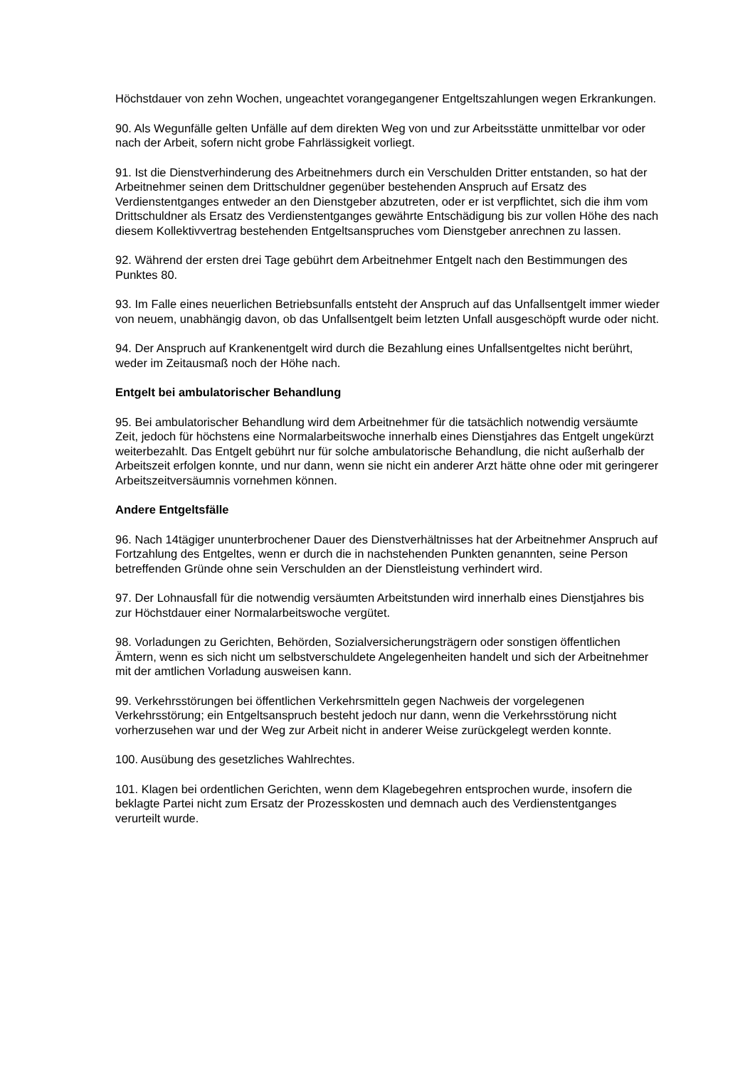Höchstdauer von zehn Wochen, ungeachtet vorangegangener Entgeltszahlungen wegen Erkrankungen.
90. Als Wegunfälle gelten Unfälle auf dem direkten Weg von und zur Arbeitsstätte unmittelbar vor oder nach der Arbeit, sofern nicht grobe Fahrlässigkeit vorliegt.
91. Ist die Dienstverhinderung des Arbeitnehmers durch ein Verschulden Dritter entstanden, so hat der Arbeitnehmer seinen dem Drittschuldner gegenüber bestehenden Anspruch auf Ersatz des Verdienstentganges entweder an den Dienstgeber abzutreten, oder er ist verpflichtet, sich die ihm vom Drittschuldner als Ersatz des Verdienstentganges gewährte Entschädigung bis zur vollen Höhe des nach diesem Kollektivvertrag bestehenden Entgeltsanspruches vom Dienstgeber anrechnen zu lassen.
92. Während der ersten drei Tage gebührt dem Arbeitnehmer Entgelt nach den Bestimmungen des Punktes 80.
93. Im Falle eines neuerlichen Betriebsunfalls entsteht der Anspruch auf das Unfallsentgelt immer wieder von neuem, unabhängig davon, ob das Unfallsentgelt beim letzten Unfall ausgeschöpft wurde oder nicht.
94. Der Anspruch auf Krankenentgelt wird durch die Bezahlung eines Unfallsentgeltes nicht berührt, weder im Zeitausmaß noch der Höhe nach.
Entgelt bei ambulatorischer Behandlung
95. Bei ambulatorischer Behandlung wird dem Arbeitnehmer für die tatsächlich notwendig versäumte Zeit, jedoch für höchstens eine Normalarbeitswoche innerhalb eines Dienstjahres das Entgelt ungekürzt weiterbezahlt. Das Entgelt gebührt nur für solche ambulatorische Behandlung, die nicht außerhalb der Arbeitszeit erfolgen konnte, und nur dann, wenn sie nicht ein anderer Arzt hätte ohne oder mit geringerer Arbeitszeitversäumnis vornehmen können.
Andere Entgeltsfälle
96. Nach 14tägiger ununterbrochener Dauer des Dienstverhältnisses hat der Arbeitnehmer Anspruch auf Fortzahlung des Entgeltes, wenn er durch die in nachstehenden Punkten genannten, seine Person betreffenden Gründe ohne sein Verschulden an der Dienstleistung verhindert wird.
97. Der Lohnausfall für die notwendig versäumten Arbeitstunden wird innerhalb eines Dienstjahres bis zur Höchstdauer einer Normalarbeitswoche vergütet.
98. Vorladungen zu Gerichten, Behörden, Sozialversicherungsträgern oder sonstigen öffentlichen Ämtern, wenn es sich nicht um selbstverschuldete Angelegenheiten handelt und sich der Arbeitnehmer mit der amtlichen Vorladung ausweisen kann.
99. Verkehrsstörungen bei öffentlichen Verkehrsmitteln gegen Nachweis der vorgelegenen Verkehrsstörung; ein Entgeltsanspruch besteht jedoch nur dann, wenn die Verkehrsstörung nicht vorherzusehen war und der Weg zur Arbeit nicht in anderer Weise zurückgelegt werden konnte.
100. Ausübung des gesetzliches Wahlrechtes.
101. Klagen bei ordentlichen Gerichten, wenn dem Klagebegehren entsprochen wurde, insofern die beklagte Partei nicht zum Ersatz der Prozesskosten und demnach auch des Verdienstentganges verurteilt wurde.